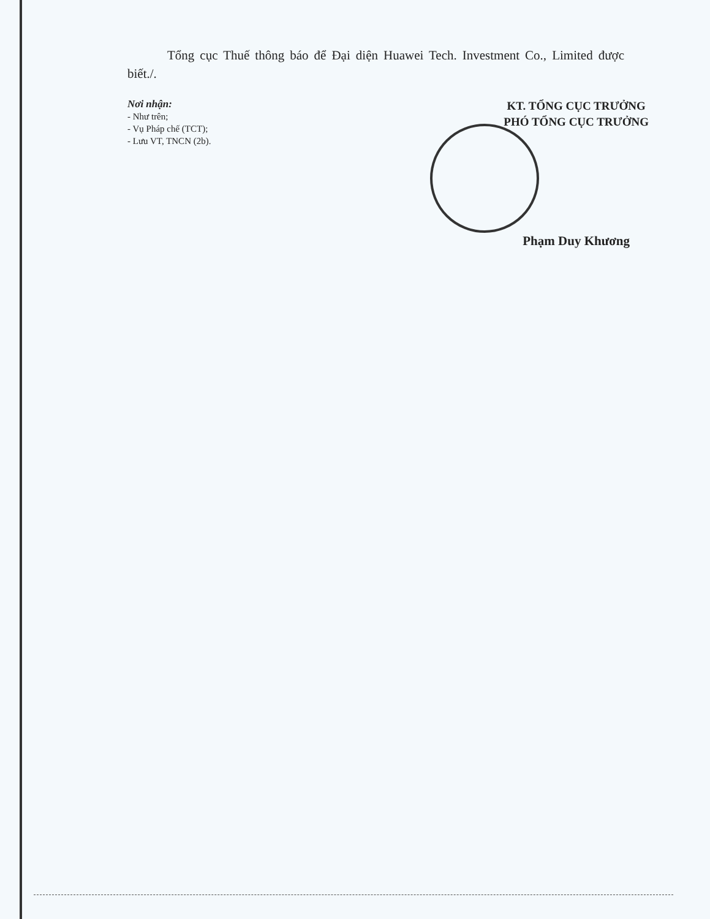Tổng cục Thuế thông báo để Đại diện Huawei Tech. Investment Co., Limited được biết./.
Nơi nhận:
- Như trên;
- Vụ Pháp chế (TCT);
- Lưu VT, TNCN (2b).
KT. TỔNG CỤC TRƯỞNG
PHÓ TỔNG CỤC TRƯỞNG
Phạm Duy Khương